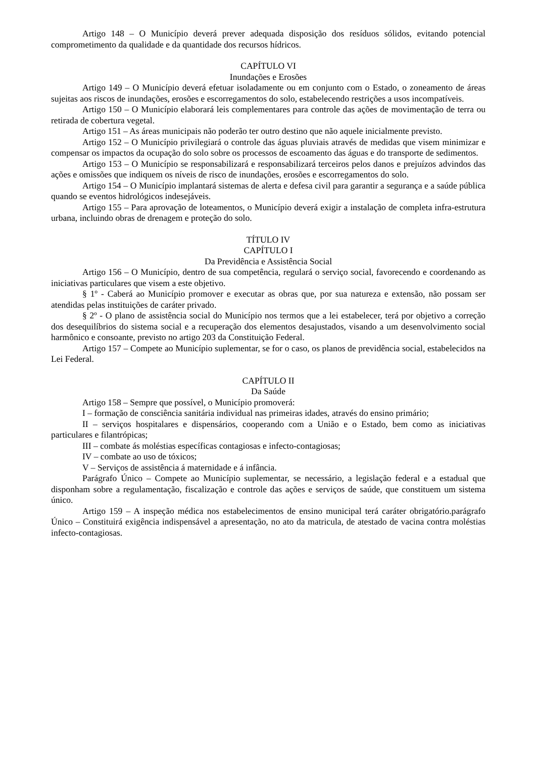Artigo 148 – O Município deverá prever adequada disposição dos resíduos sólidos, evitando potencial comprometimento da qualidade e da quantidade dos recursos hídricos.
CAPÍTULO VI
Inundações e Erosões
Artigo 149 – O Município deverá efetuar isoladamente ou em conjunto com o Estado, o zoneamento de áreas sujeitas aos riscos de inundações, erosões e escorregamentos do solo, estabelecendo restrições a usos incompatíveis.
Artigo 150 – O Município elaborará leis complementares para controle das ações de movimentação de terra ou retirada de cobertura vegetal.
Artigo 151 – As áreas municipais não poderão ter outro destino que não aquele inicialmente previsto.
Artigo 152 – O Município privilegiará o controle das águas pluviais através de medidas que visem minimizar e compensar os impactos da ocupação do solo sobre os processos de escoamento das águas e do transporte de sedimentos.
Artigo 153 – O Município se responsabilizará e responsabilizará terceiros pelos danos e prejuízos advindos das ações e omissões que indiquem os níveis de risco de inundações, erosões e escorregamentos do solo.
Artigo 154 – O Município implantará sistemas de alerta e defesa civil para garantir a segurança e a saúde pública quando se eventos hidrológicos indesejáveis.
Artigo 155 – Para aprovação de loteamentos, o Município deverá exigir a instalação de completa infra-estrutura urbana, incluindo obras de drenagem e proteção do solo.
TÍTULO IV
CAPÍTULO I
Da Previdência e Assistência Social
Artigo 156 – O Município, dentro de sua competência, regulará o serviço social, favorecendo e coordenando as iniciativas particulares que visem a este objetivo.
§ 1º - Caberá ao Município promover e executar as obras que, por sua natureza e extensão, não possam ser atendidas pelas instituições de caráter privado.
§ 2º - O plano de assistência social do Município nos termos que a lei estabelecer, terá por objetivo a correção dos desequilíbrios do sistema social e a recuperação dos elementos desajustados, visando a um desenvolvimento social harmônico e consoante, previsto no artigo 203 da Constituição Federal.
Artigo 157 – Compete ao Município suplementar, se for o caso, os planos de previdência social, estabelecidos na Lei Federal.
CAPÍTULO II
Da Saúde
Artigo 158 – Sempre que possível, o Município promoverá:
I – formação de consciência sanitária individual nas primeiras idades, através do ensino primário;
II – serviços hospitalares e dispensários, cooperando com a União e o Estado, bem como as iniciativas particulares e filantrópicas;
III – combate ás moléstias específicas contagiosas e infecto-contagiosas;
IV – combate ao uso de tóxicos;
V – Serviços de assistência á maternidade e á infância.
Parágrafo Único – Compete ao Município suplementar, se necessário, a legislação federal e a estadual que disponham sobre a regulamentação, fiscalização e controle das ações e serviços de saúde, que constituem um sistema único.
Artigo 159 – A inspeção médica nos estabelecimentos de ensino municipal terá caráter obrigatório.parágrafo Único – Constituirá exigência indispensável a apresentação, no ato da matricula, de atestado de vacina contra moléstias infecto-contagiosas.